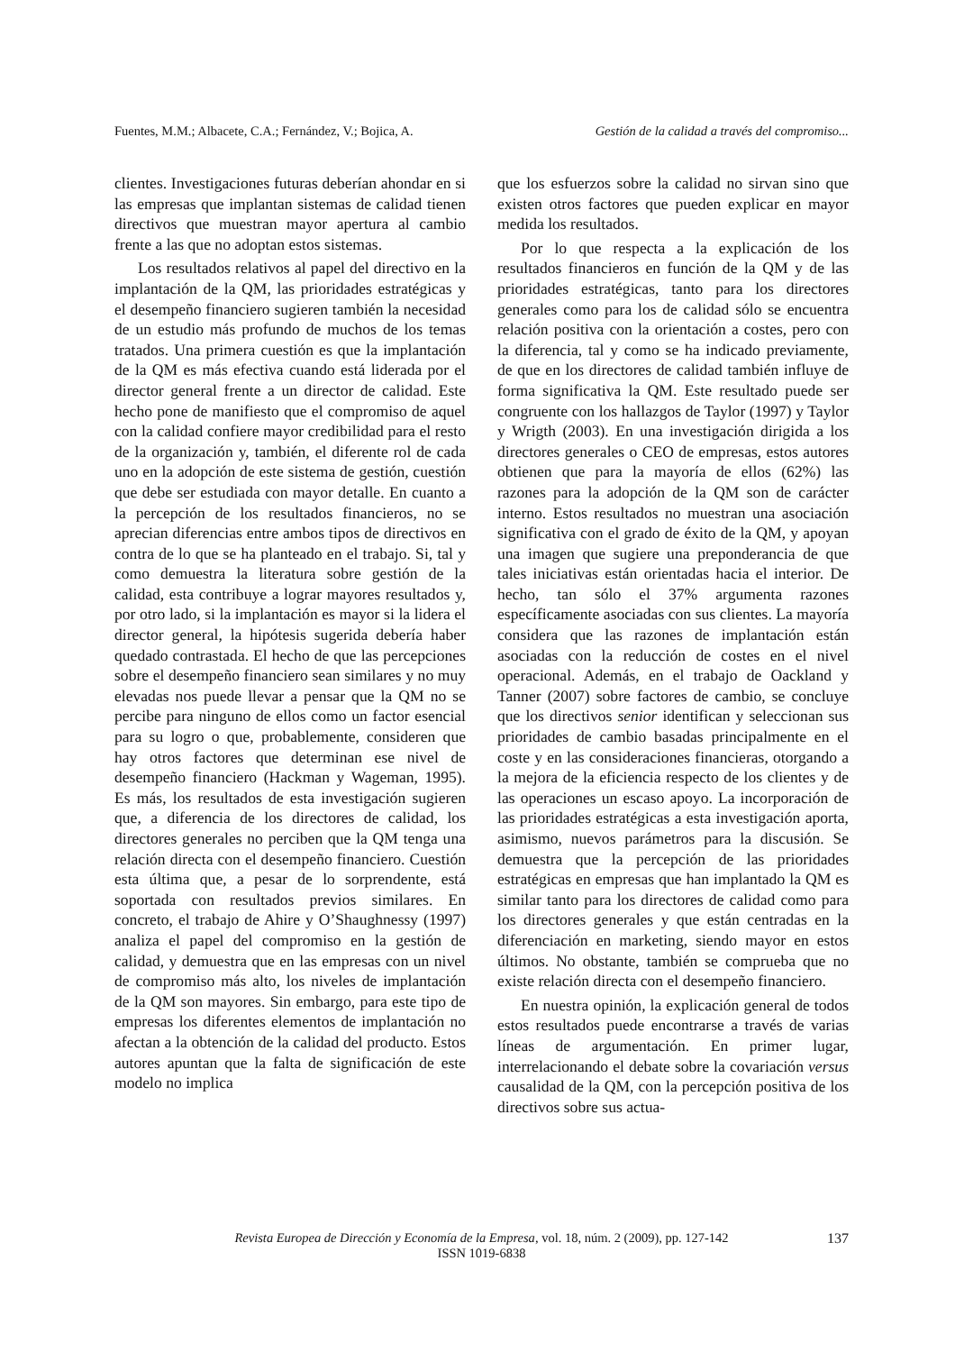Fuentes, M.M.; Albacete, C.A.; Fernández, V.; Bojica, A. Gestión de la calidad a través del compromiso...
clientes. Investigaciones futuras deberían ahondar en si las empresas que implantan sistemas de calidad tienen directivos que muestran mayor apertura al cambio frente a las que no adoptan estos sistemas.
Los resultados relativos al papel del directivo en la implantación de la QM, las prioridades estratégicas y el desempeño financiero sugieren también la necesidad de un estudio más profundo de muchos de los temas tratados. Una primera cuestión es que la implantación de la QM es más efectiva cuando está liderada por el director general frente a un director de calidad. Este hecho pone de manifiesto que el compromiso de aquel con la calidad confiere mayor credibilidad para el resto de la organización y, también, el diferente rol de cada uno en la adopción de este sistema de gestión, cuestión que debe ser estudiada con mayor detalle. En cuanto a la percepción de los resultados financieros, no se aprecian diferencias entre ambos tipos de directivos en contra de lo que se ha planteado en el trabajo. Si, tal y como demuestra la literatura sobre gestión de la calidad, esta contribuye a lograr mayores resultados y, por otro lado, si la implantación es mayor si la lidera el director general, la hipótesis sugerida debería haber quedado contrastada. El hecho de que las percepciones sobre el desempeño financiero sean similares y no muy elevadas nos puede llevar a pensar que la QM no se percibe para ninguno de ellos como un factor esencial para su logro o que, probablemente, consideren que hay otros factores que determinan ese nivel de desempeño financiero (Hackman y Wageman, 1995). Es más, los resultados de esta investigación sugieren que, a diferencia de los directores de calidad, los directores generales no perciben que la QM tenga una relación directa con el desempeño financiero. Cuestión esta última que, a pesar de lo sorprendente, está soportada con resultados previos similares. En concreto, el trabajo de Ahire y O’Shaughnessy (1997) analiza el papel del compromiso en la gestión de calidad, y demuestra que en las empresas con un nivel de compromiso más alto, los niveles de implantación de la QM son mayores. Sin embargo, para este tipo de empresas los diferentes elementos de implantación no afectan a la obtención de la calidad del producto. Estos autores apuntan que la falta de significación de este modelo no implica
que los esfuerzos sobre la calidad no sirvan sino que existen otros factores que pueden explicar en mayor medida los resultados.
Por lo que respecta a la explicación de los resultados financieros en función de la QM y de las prioridades estratégicas, tanto para los directores generales como para los de calidad sólo se encuentra relación positiva con la orientación a costes, pero con la diferencia, tal y como se ha indicado previamente, de que en los directores de calidad también influye de forma significativa la QM. Este resultado puede ser congruente con los hallazgos de Taylor (1997) y Taylor y Wrigth (2003). En una investigación dirigida a los directores generales o CEO de empresas, estos autores obtienen que para la mayoría de ellos (62%) las razones para la adopción de la QM son de carácter interno. Estos resultados no muestran una asociación significativa con el grado de éxito de la QM, y apoyan una imagen que sugiere una preponderancia de que tales iniciativas están orientadas hacia el interior. De hecho, tan sólo el 37% argumenta razones específicamente asociadas con sus clientes. La mayoría considera que las razones de implantación están asociadas con la reducción de costes en el nivel operacional. Además, en el trabajo de Oackland y Tanner (2007) sobre factores de cambio, se concluye que los directivos senior identifican y seleccionan sus prioridades de cambio basadas principalmente en el coste y en las consideraciones financieras, otorgando a la mejora de la eficiencia respecto de los clientes y de las operaciones un escaso apoyo. La incorporación de las prioridades estratégicas a esta investigación aporta, asimismo, nuevos parámetros para la discusión. Se demuestra que la percepción de las prioridades estratégicas en empresas que han implantado la QM es similar tanto para los directores de calidad como para los directores generales y que están centradas en la diferenciación en marketing, siendo mayor en estos últimos. No obstante, también se comprueba que no existe relación directa con el desempeño financiero.
En nuestra opinión, la explicación general de todos estos resultados puede encontrarse a través de varias líneas de argumentación. En primer lugar, interrelacionando el debate sobre la covariación versus causalidad de la QM, con la percepción positiva de los directivos sobre sus actua-
Revista Europea de Dirección y Economía de la Empresa, vol. 18, núm. 2 (2009), pp. 127-142
ISSN 1019-6838
137